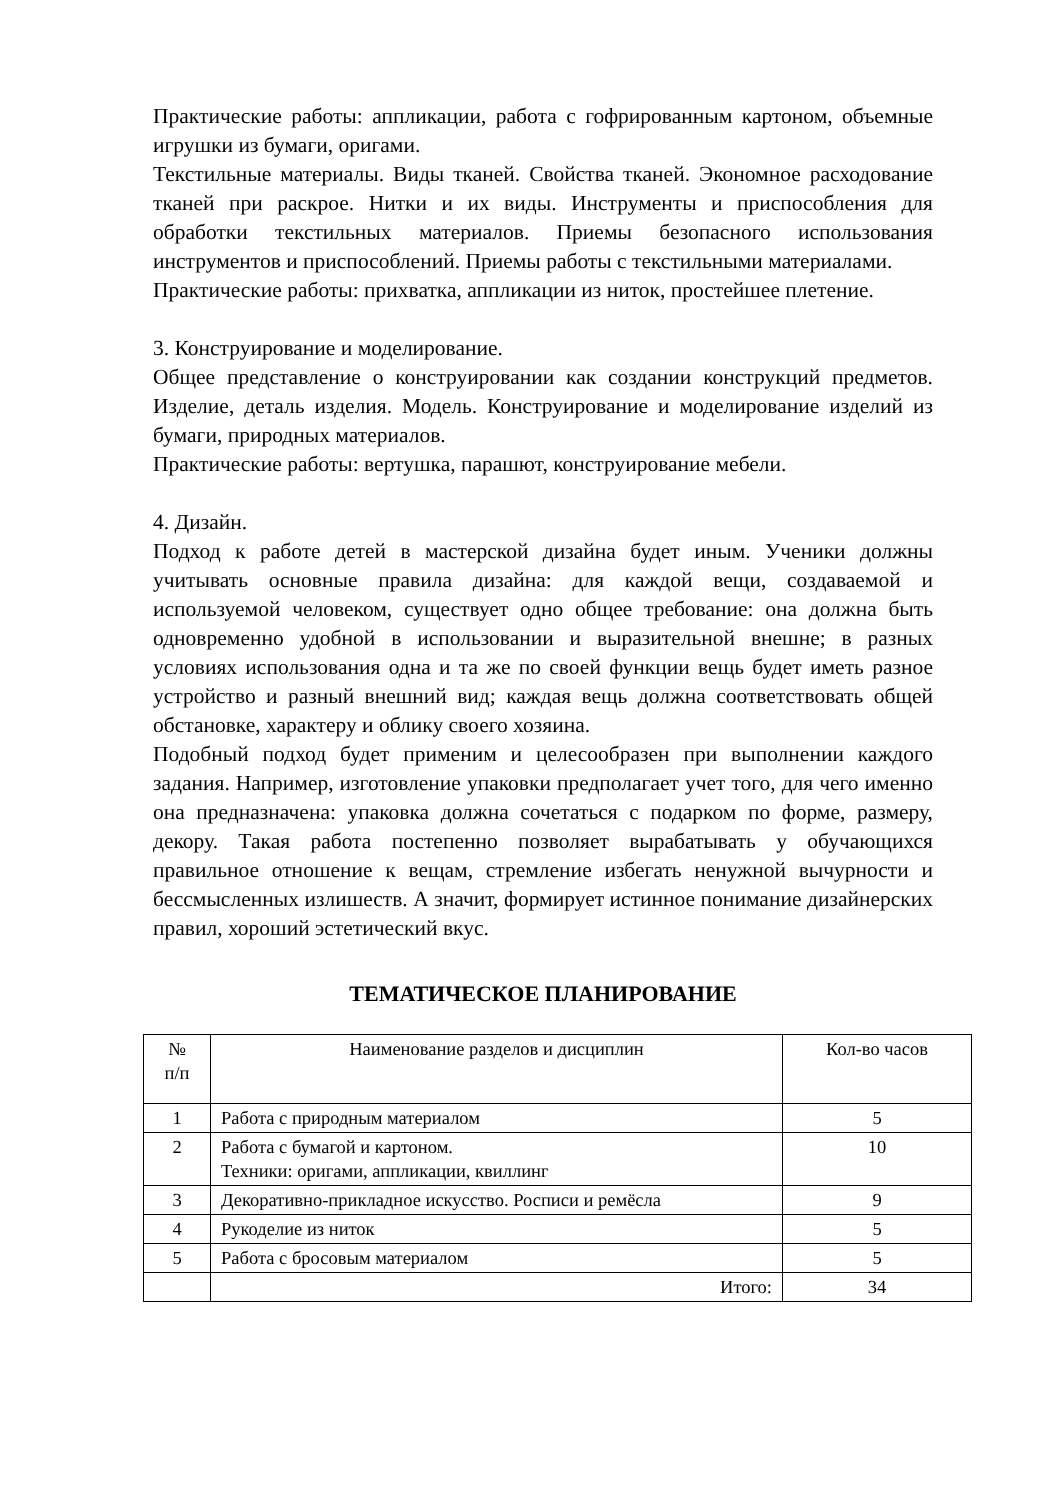Практические работы: аппликации, работа с гофрированным картоном, объемные игрушки из бумаги, оригами.
Текстильные материалы. Виды тканей. Свойства тканей. Экономное расходование тканей при раскрое. Нитки и их виды. Инструменты и приспособления для обработки текстильных материалов. Приемы безопасного использования инструментов и приспособлений. Приемы работы с текстильными материалами.
Практические работы: прихватка, аппликации из ниток, простейшее плетение.
3. Конструирование и моделирование.
Общее представление о конструировании как создании конструкций предметов. Изделие, деталь изделия. Модель. Конструирование и моделирование изделий из бумаги, природных материалов.
Практические работы: вертушка, парашют, конструирование мебели.
4. Дизайн.
Подход к работе детей в мастерской дизайна будет иным. Ученики должны учитывать основные правила дизайна: для каждой вещи, создаваемой и используемой человеком, существует одно общее требование: она должна быть одновременно удобной в использовании и выразительной внешне; в разных условиях использования одна и та же по своей функции вещь будет иметь разное устройство и разный внешний вид; каждая вещь должна соответствовать общей обстановке, характеру и облику своего хозяина.
Подобный подход будет применим и целесообразен при выполнении каждого задания. Например, изготовление упаковки предполагает учет того, для чего именно она предназначена: упаковка должна сочетаться с подарком по форме, размеру, декору. Такая работа постепенно позволяет вырабатывать у обучающихся правильное отношение к вещам, стремление избегать ненужной вычурности и бессмысленных излишеств. А значит, формирует истинное понимание дизайнерских правил, хороший эстетический вкус.
ТЕМАТИЧЕСКОЕ ПЛАНИРОВАНИЕ
| № п/п | Наименование разделов и дисциплин | Кол-во часов |
| --- | --- | --- |
| 1 | Работа с природным материалом | 5 |
| 2 | Работа с бумагой и картоном. Техники: оригами, аппликации, квиллинг | 10 |
| 3 | Декоративно-прикладное искусство. Росписи и ремёсла | 9 |
| 4 | Рукоделие из ниток | 5 |
| 5 | Работа с бросовым материалом | 5 |
| | Итого: | 34 |